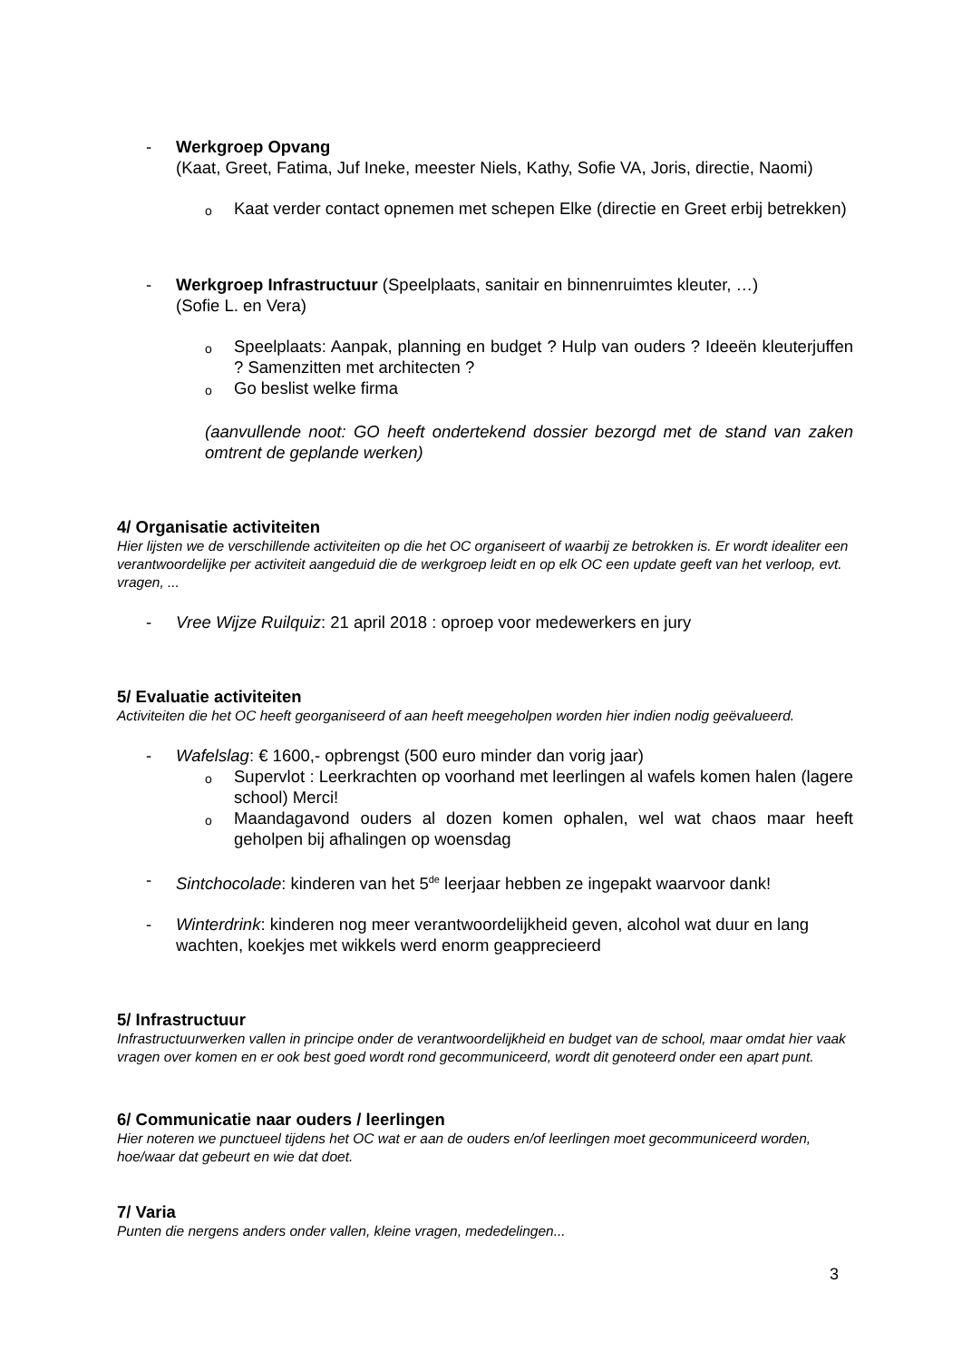- Werkgroep Opvang
(Kaat, Greet, Fatima, Juf Ineke, meester Niels, Kathy, Sofie VA, Joris, directie, Naomi)
o Kaat verder contact opnemen met schepen Elke (directie en Greet erbij betrekken)
- Werkgroep Infrastructuur (Speelplaats, sanitair en binnenruimtes kleuter, …)
(Sofie L. en Vera)
o Speelplaats: Aanpak, planning en budget ? Hulp van ouders ? Ideeën kleuterjuffen ? Samenzitten met architecten ?
o Go beslist welke firma
(aanvullende noot: GO heeft ondertekend dossier bezorgd met de stand van zaken omtrent de geplande werken)
4/ Organisatie activiteiten
Hier lijsten we de verschillende activiteiten op die het OC organiseert of waarbij ze betrokken is. Er wordt idealiter een verantwoordelijke per activiteit aangeduid die de werkgroep leidt en op elk OC een update geeft van het verloop, evt. vragen, ...
- Vree Wijze Ruilquiz: 21 april 2018 : oproep voor medewerkers en jury
5/ Evaluatie activiteiten
Activiteiten die het OC heeft georganiseerd of aan heeft meegeholpen worden hier indien nodig geëvalueerd.
- Wafelslag: € 1600,- opbrengst (500 euro minder dan vorig jaar)
o Supervlot : Leerkrachten op voorhand met leerlingen al wafels komen halen (lagere school) Merci!
o Maandagavond ouders al dozen komen ophalen, wel wat chaos maar heeft geholpen bij afhalingen op woensdag
- Sintchocolade: kinderen van het 5<sup>de</sup> leerjaar hebben ze ingepakt waarvoor dank!
- Winterdrink: kinderen nog meer verantwoordelijkheid geven, alcohol wat duur en lang wachten, koekjes met wikkels werd enorm geapprecieerd
5/ Infrastructuur
Infrastructuurwerken vallen in principe onder de verantwoordelijkheid en budget van de school, maar omdat hier vaak vragen over komen en er ook best goed wordt rond gecommuniceerd, wordt dit genoteerd onder een apart punt.
6/ Communicatie naar ouders / leerlingen
Hier noteren we punctueel tijdens het OC wat er aan de ouders en/of leerlingen moet gecommuniceerd worden, hoe/waar dat gebeurt en wie dat doet.
7/ Varia
Punten die nergens anders onder vallen, kleine vragen, mededelingen...
3